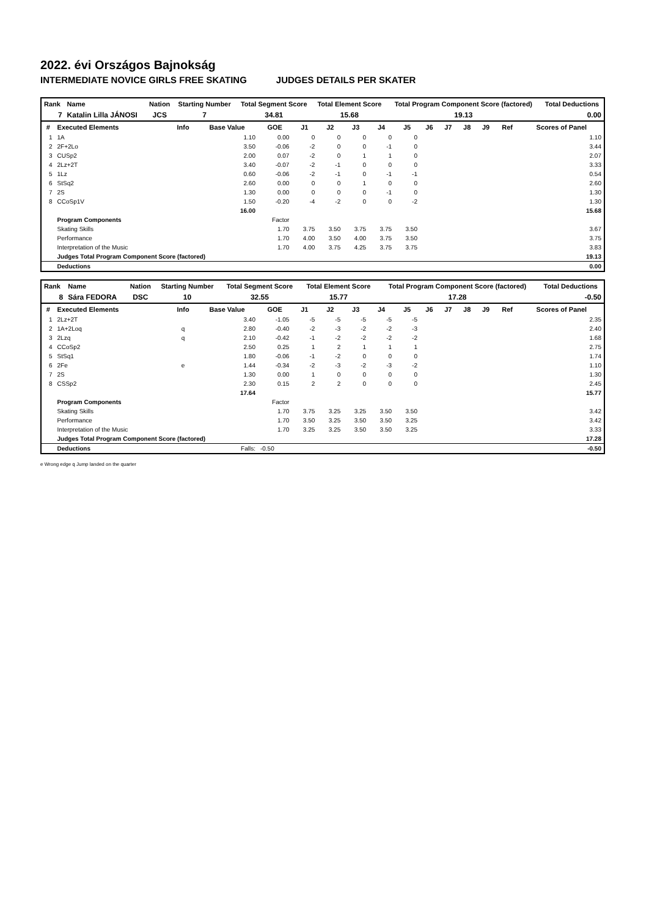2022. évi Országos Bajnokság
INTERMEDIATE NOVICE GIRLS FREE SKATING JUDGES DETAILS PER SKATER
| Rank | Name | Nation | Starting Number | Total Segment Score | Total Element Score | Total Program Component Score (factored) | Total Deductions |
| --- | --- | --- | --- | --- | --- | --- | --- |
| 7 | Katalin Lilla JÁNOSI | JCS | 7 | 34.81 | 15.68 | 19.13 | 0.00 |
| # | Executed Elements | Info | Base Value | GOE | J1 | J2 | J3 | J4 | J5 | J6 | J7 | J8 | J9 | Ref | Scores of Panel |
| --- | --- | --- | --- | --- | --- | --- | --- | --- | --- | --- | --- | --- | --- | --- | --- |
| 1 | 1A | | 1.10 | 0.00 | 0 | 0 | 0 | 0 | 0 | | | | | | 1.10 |
| 2 | 2F+2Lo | | 3.50 | -0.06 | -2 | 0 | 0 | -1 | 0 | | | | | | 3.44 |
| 3 | CUSp2 | | 2.00 | 0.07 | -2 | 0 | 1 | 1 | 0 | | | | | | 2.07 |
| 4 | 2Lz+2T | | 3.40 | -0.07 | -2 | -1 | 0 | 0 | 0 | | | | | | 3.33 |
| 5 | 1Lz | | 0.60 | -0.06 | -2 | -1 | 0 | -1 | -1 | | | | | | 0.54 |
| 6 | StSq2 | | 2.60 | 0.00 | 0 | 0 | 1 | 0 | 0 | | | | | | 2.60 |
| 7 | 2S | | 1.30 | 0.00 | 0 | 0 | 0 | -1 | 0 | | | | | | 1.30 |
| 8 | CCoSp1V | | 1.50 | -0.20 | -4 | -2 | 0 | 0 | -2 | | | | | | 1.30 |
| | | | 16.00 | | | | | | | | | | | | 15.68 |
| | Program Components | | | Factor | | | | | | | | | | | |
| | Skating Skills | | | 1.70 | 3.75 | 3.50 | 3.75 | 3.75 | 3.50 | | | | | | 3.67 |
| | Performance | | | 1.70 | 4.00 | 3.50 | 4.00 | 3.75 | 3.50 | | | | | | 3.75 |
| | Interpretation of the Music | | | 1.70 | 4.00 | 3.75 | 4.25 | 3.75 | 3.75 | | | | | | 3.83 |
| | Judges Total Program Component Score (factored) | | | | | | | | | | | | | | 19.13 |
| | Deductions | | | | | | | | | | | | | | 0.00 |
| Rank | Name | Nation | Starting Number | Total Segment Score | Total Element Score | Total Program Component Score (factored) | Total Deductions |
| --- | --- | --- | --- | --- | --- | --- | --- |
| 8 | Sára FEDORA | DSC | 10 | 32.55 | 15.77 | 17.28 | -0.50 |
| # | Executed Elements | Info | Base Value | GOE | J1 | J2 | J3 | J4 | J5 | J6 | J7 | J8 | J9 | Ref | Scores of Panel |
| --- | --- | --- | --- | --- | --- | --- | --- | --- | --- | --- | --- | --- | --- | --- | --- |
| 1 | 2Lz+2T | | 3.40 | -1.05 | -5 | -5 | -5 | -5 | -5 | | | | | | 2.35 |
| 2 | 1A+2Loq | q | 2.80 | -0.40 | -2 | -3 | -2 | -2 | -3 | | | | | | 2.40 |
| 3 | 2Lzq | q | 2.10 | -0.42 | -1 | -2 | -2 | -2 | -2 | | | | | | 1.68 |
| 4 | CCoSp2 | | 2.50 | 0.25 | 1 | 2 | 1 | 1 | 1 | | | | | | 2.75 |
| 5 | StSq1 | | 1.80 | -0.06 | -1 | -2 | 0 | 0 | 0 | | | | | | 1.74 |
| 6 | 2Fe | e | 1.44 | -0.34 | -2 | -3 | -2 | -3 | -2 | | | | | | 1.10 |
| 7 | 2S | | 1.30 | 0.00 | 1 | 0 | 0 | 0 | 0 | | | | | | 1.30 |
| 8 | CSSp2 | | 2.30 | 0.15 | 2 | 2 | 0 | 0 | 0 | | | | | | 2.45 |
| | | | 17.64 | | | | | | | | | | | | 15.77 |
| | Program Components | | | Factor | | | | | | | | | | | |
| | Skating Skills | | | 1.70 | 3.75 | 3.25 | 3.25 | 3.50 | 3.50 | | | | | | 3.42 |
| | Performance | | | 1.70 | 3.50 | 3.25 | 3.50 | 3.50 | 3.25 | | | | | | 3.42 |
| | Interpretation of the Music | | | 1.70 | 3.25 | 3.25 | 3.50 | 3.50 | 3.25 | | | | | | 3.33 |
| | Judges Total Program Component Score (factored) | | | | | | | | | | | | | | 17.28 |
| | Deductions | | Falls: | -0.50 | | | | | | | | | | | -0.50 |
e Wrong edge q Jump landed on the quarter